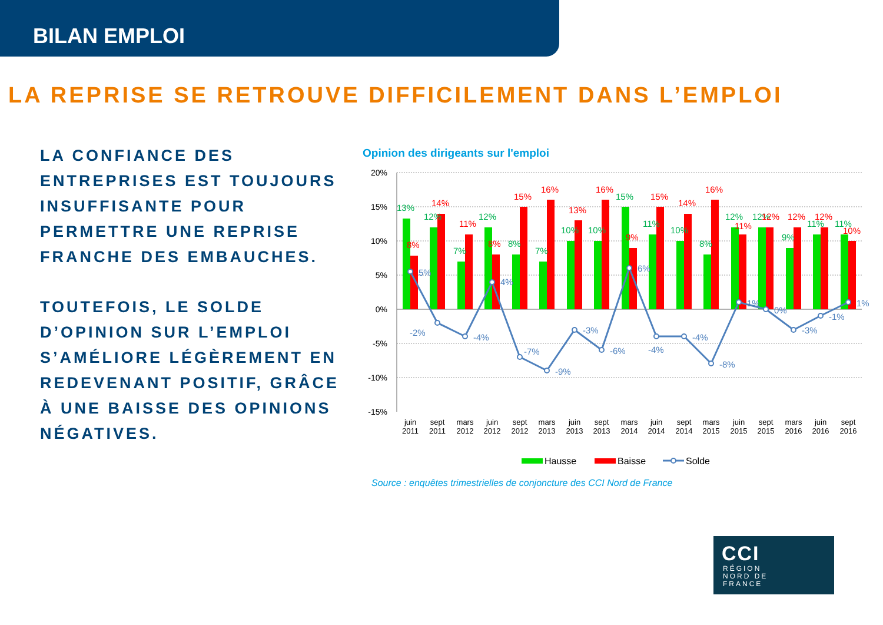BILAN EMPLOI
LA REPRISE SE RETROUVE DIFFICILEMENT DANS L’EMPLOI
LA CONFIANCE DES ENTREPRISES EST TOUJOURS INSUFFISANTE POUR PERMETTRE UNE REPRISE FRANCHE DES EMBAUCHES.
TOUTEFOIS, LE SOLDE D’OPINION SUR L’EMPLOI S’AMÉLIORE LÉGÈREMENT EN REDEVENANT POSITIF, GRÂCE À UNE BAISSE DES OPINIONS NÉGATIVES.
Opinion des dirigeants sur l'emploi
20%
15%
10%
5%
0%
-5%
-10%
-15%
juin
2011
sept
2011
mars
2012
juin
2012
sept
2012
mars
2013
juin
2013
sept
2013
mars
2014
juin
2014
sept
2014
mars
2015
juin
2015
sept
2015
mars
2016
juin
2016
sept
2016
13%
12%
7%
12%
8%
7%
10%
10%
15%
11%
10%
8%
12%
12%
9%
11%
11%
8%
14%
11%
8%
15%
16%
13%
16%
9%
15%
14%
16%
11%
12%
12%
12%
10%
5%
-2%
-4%
4%
-7%
-9%
-3%
-6%
6%
-4%
-4%
-8%
1%
0%
-3%
-1%
1%
Hausse
Baisse
Solde
Source : enquêtes trimestrielles de conjoncture des CCI Nord de France
CCI
RÉGION
NORD DE
FRANCE